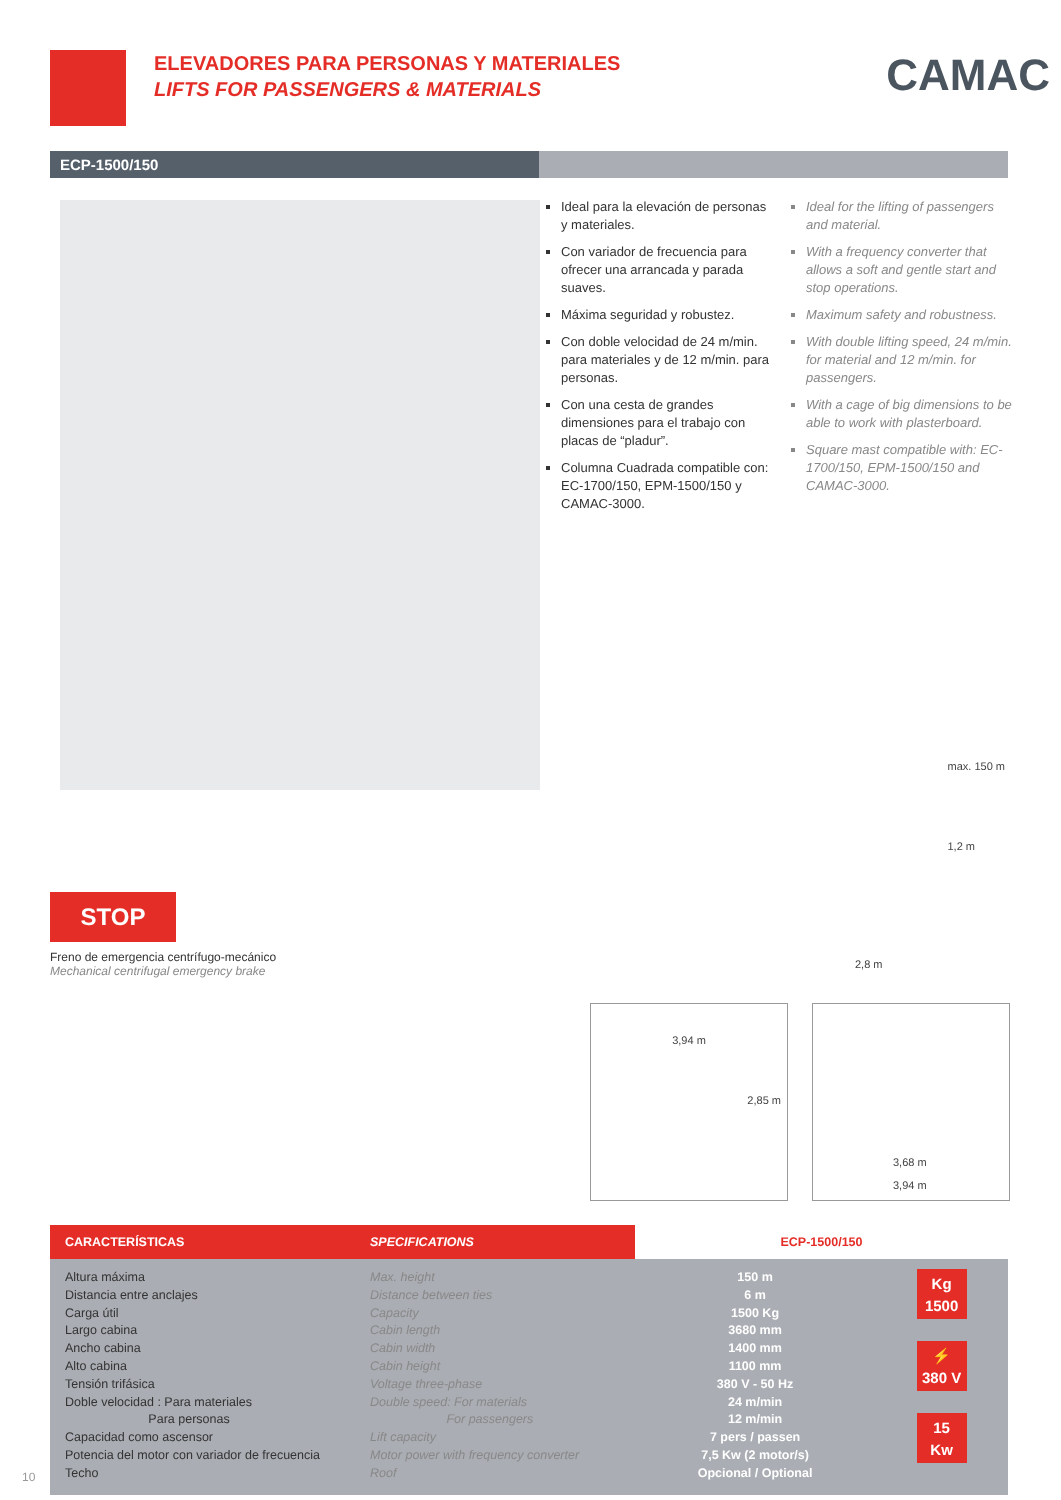ELEVADORES PARA PERSONAS Y MATERIALES
LIFTS FOR PASSENGERS & MATERIALS
CAMAC
ECP-1500/150
Ideal para la elevación de personas y materiales.
Con variador de frecuencia para ofrecer una arrancada y parada suaves.
Máxima seguridad y robustez.
Con doble velocidad de 24 m/min. para materiales y de 12 m/min. para personas.
Con una cesta de grandes dimensiones para el trabajo con placas de “pladur”.
Columna Cuadrada compatible con: EC-1700/150, EPM-1500/150 y CAMAC-3000.
Ideal for the lifting of passengers and material.
With a frequency converter that allows a soft and gentle start and stop operations.
Maximum safety and robustness.
With double lifting speed, 24 m/min. for material and 12 m/min. for passengers.
With a cage of big dimensions to be able to work with plasterboard.
Square mast compatible with: EC-1700/150, EPM-1500/150 and CAMAC-3000.
max. 150 m
1,2 m
2,8 m
STOP
Freno de emergencia centrífugo-mecánico
Mechanical centrifugal emergency brake
3,94 m
2,85 m
3,68 m
3,94 m
| CARACTERÍSTICAS | SPECIFICATIONS | ECP-1500/150 | |
| --- | --- | --- | --- |
| Altura máxima Distancia entre anclajes Carga útil Largo cabina Ancho cabina Alto cabina Tensión trifásica Doble velocidad : Para materiales Para personas Capacidad como ascensor Potencia del motor con variador de frecuencia Techo | Max. height Distance between ties Capacity Cabin length Cabin width Cabin height Voltage three-phase Double speed: For materials For passengers Lift capacity Motor power with frequency converter Roof | 150 m 6 m 1500 Kg 3680 mm 1400 mm 1100 mm 380 V - 50 Hz 24 m/min 12 m/min 7 pers / passen 7,5 Kw (2 motor/s) Opcional / Optional | Kg 1500 ⚡ 380 V 15 Kw |
10